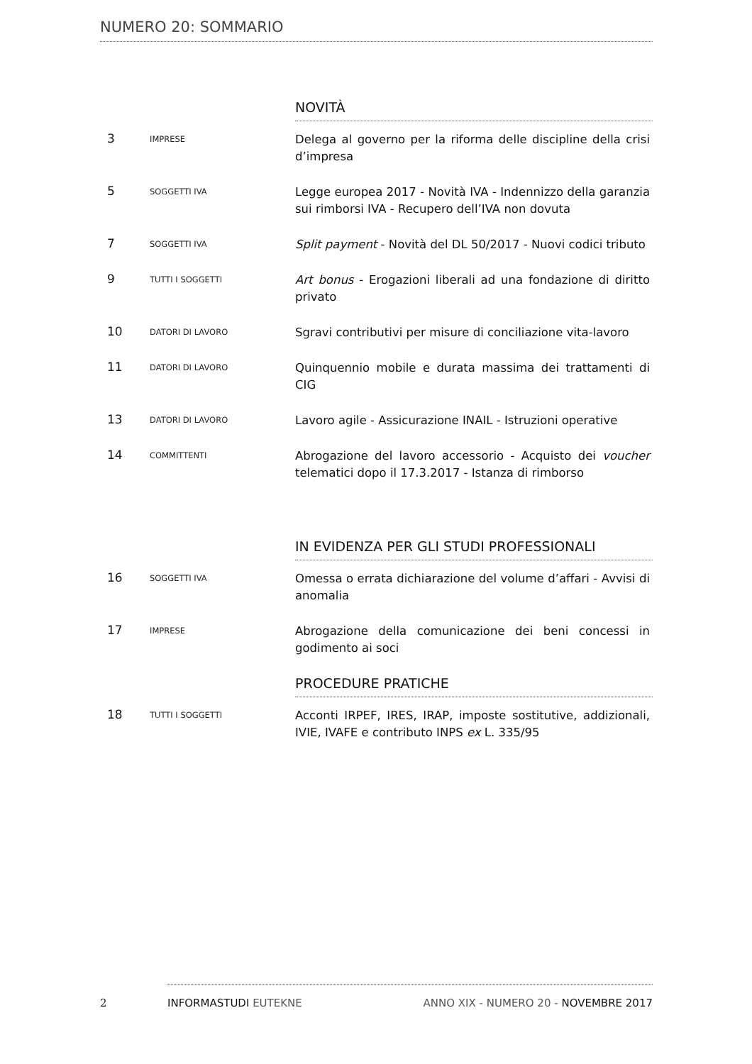NUMERO 20: SOMMARIO
NOVITÀ
3
IMPRESE
Delega al governo per la riforma delle discipline della crisi d’impresa
5
SOGGETTI IVA
Legge europea 2017 - Novità IVA - Indennizzo della garanzia sui rimborsi IVA - Recupero dell’IVA non dovuta
7
SOGGETTI IVA
Split payment - Novità del DL 50/2017 - Nuovi codici tributo
9
TUTTI I SOGGETTI
Art bonus - Erogazioni liberali ad una fondazione di diritto privato
10
DATORI DI LAVORO
Sgravi contributivi per misure di conciliazione vita-lavoro
11
DATORI DI LAVORO
Quinquennio mobile e durata massima dei trattamenti di CIG
13
DATORI DI LAVORO
Lavoro agile - Assicurazione INAIL - Istruzioni operative
14
COMMITTENTI
Abrogazione del lavoro accessorio - Acquisto dei voucher telematici dopo il 17.3.2017 - Istanza di rimborso
IN EVIDENZA PER GLI STUDI PROFESSIONALI
16
SOGGETTI IVA
Omessa o errata dichiarazione del volume d’affari - Avvisi di anomalia
17
IMPRESE
Abrogazione della comunicazione dei beni concessi in godimento ai soci
PROCEDURE PRATICHE
18
TUTTI I SOGGETTI
Acconti IRPEF, IRES, IRAP, imposte sostitutive, addizionali, IVIE, IVAFE e contributo INPS ex L. 335/95
2
INFORMASTUDI EUTEKNE
ANNO XIX - NUMERO 20 - NOVEMBRE 2017